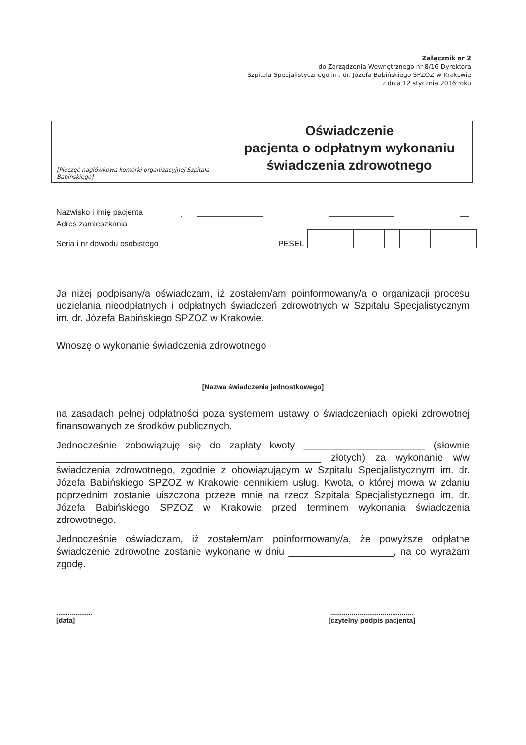Załącznik nr 2
do Zarządzenia Wewnętrznego nr 8/16 Dyrektora
Szpitala Specjalistycznego im. dr. Józefa Babińskiego SPZOZ w Krakowie
z dnia 12 stycznia 2016 roku
[Pieczęć nagłówkowa komórki organizacyjnej Szpitala Babińskiego]
Oświadczenie
pacjenta o odpłatnym wykonaniu
świadczenia zdrowotnego
Nazwisko i imię pacjenta
Adres zamieszkania
Seria i nr dowodu osobistego PESEL
Ja niżej podpisany/a oświadczam, iż zostałem/am poinformowany/a o organizacji procesu udzielania nieodpłatnych i odpłatnych świadczeń zdrowotnych w Szpitalu Specjalistycznym im. dr. Józefa Babińskiego SPZOZ w Krakowie.
Wnoszę o wykonanie świadczenia zdrowotnego
[Nazwa świadczenia jednostkowego]
na zasadach pełnej odpłatności poza systemem ustawy o świadczeniach opieki zdrowotnej finansowanych ze środków publicznych.
Jednocześnie zobowiązuję się do zapłaty kwoty ______________________ (słownie ________________________________________________ złotych) za wykonanie w/w świadczenia zdrowotnego, zgodnie z obowiązującym w Szpitalu Specjalistycznym im. dr. Józefa Babińskiego SPZOZ w Krakowie cennikiem usług. Kwota, o której mowa w zdaniu poprzednim zostanie uiszczona przeze mnie na rzecz Szpitala Specjalistycznego im. dr. Józefa Babińskiego SPZOZ w Krakowie przed terminem wykonania świadczenia zdrowotnego.
Jednocześnie oświadczam, iż zostałem/am poinformowany/a, że powyższe odpłatne świadczenie zdrowotne zostanie wykonane w dniu ___________________, na co wyrażam zgodę.
...................
[data]
...........................................
[czytelny podpis pacjenta]